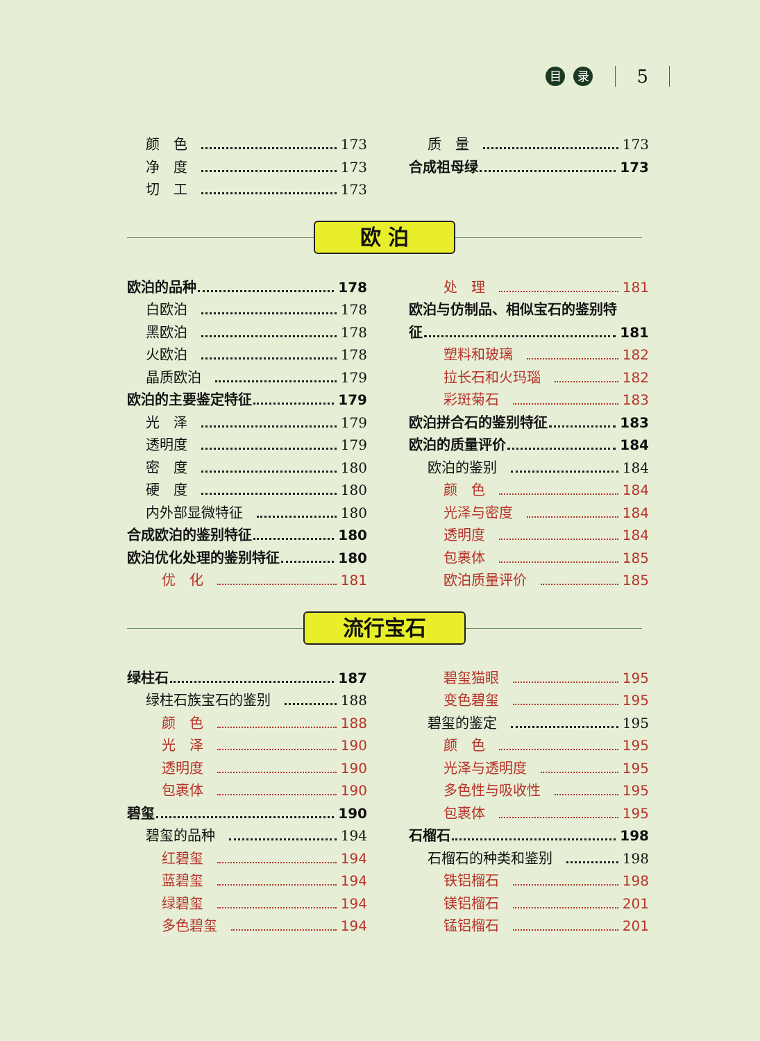目录 5
颜　色 173
净　度 173
切　工 173
质　量 173
合成祖母绿 173
欧 泊
欧泊的品种 178
白欧泊 178
黑欧泊 178
火欧泊 178
晶质欧泊 179
欧泊的主要鉴定特征 179
光　泽 179
透明度 179
密　度 180
硬　度 180
内外部显微特征 180
合成欧泊的鉴别特征 180
欧泊优化处理的鉴别特征 180
优　化 181
处　理 181
欧泊与仿制品、相似宝石的鉴别特
征 181
塑料和玻璃 182
拉长石和火玛瑙 182
彩斑菊石 183
欧泊拼合石的鉴别特征 183
欧泊的质量评价 184
欧泊的鉴别 184
颜　色 184
光泽与密度 184
透明度 184
包裹体 185
欧泊质量评价 185
流行宝石
绿柱石 187
绿柱石族宝石的鉴别 188
颜　色 188
光　泽 190
透明度 190
包裹体 190
碧玺 190
碧玺的品种 194
红碧玺 194
蓝碧玺 194
绿碧玺 194
多色碧玺 194
碧玺猫眼 195
变色碧玺 195
碧玺的鉴定 195
颜　色 195
光泽与透明度 195
多色性与吸收性 195
包裹体 195
石榴石 198
石榴石的种类和鉴别 198
铁铝榴石 198
镁铝榴石 201
锰铝榴石 201